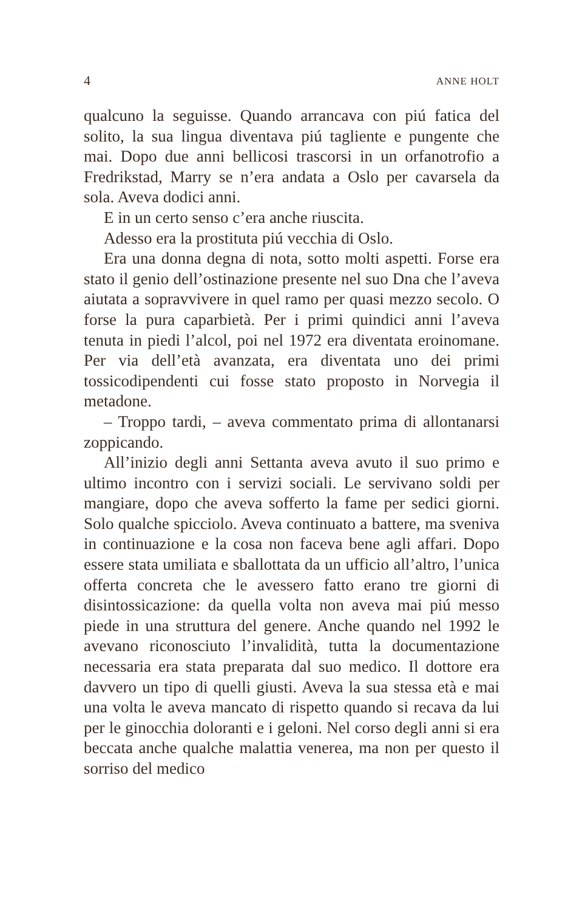4 ANNE HOLT
qualcuno la seguisse. Quando arrancava con piú fatica del solito, la sua lingua diventava piú tagliente e pungente che mai. Dopo due anni bellicosi trascorsi in un orfanotrofio a Fredrikstad, Marry se n’era andata a Oslo per cavarsela da sola. Aveva dodici anni.
E in un certo senso c’era anche riuscita.
Adesso era la prostituta piú vecchia di Oslo.
Era una donna degna di nota, sotto molti aspetti. Forse era stato il genio dell’ostinazione presente nel suo Dna che l’aveva aiutata a sopravvivere in quel ramo per quasi mezzo secolo. O forse la pura caparbietà. Per i primi quindici anni l’aveva tenuta in piedi l’alcol, poi nel 1972 era diventata eroinomane. Per via dell’età avanzata, era diventata uno dei primi tossicodipendenti cui fosse stato proposto in Norvegia il metadone.
– Troppo tardi, – aveva commentato prima di allontanarsi zoppicando.
All’inizio degli anni Settanta aveva avuto il suo primo e ultimo incontro con i servizi sociali. Le servivano soldi per mangiare, dopo che aveva sofferto la fame per sedici giorni. Solo qualche spicciolo. Aveva continuato a battere, ma sveniva in continuazione e la cosa non faceva bene agli affari. Dopo essere stata umiliata e sballottata da un ufficio all’altro, l’unica offerta concreta che le avessero fatto erano tre giorni di disintossicazione: da quella volta non aveva mai piú messo piede in una struttura del genere. Anche quando nel 1992 le avevano riconosciuto l’invalidità, tutta la documentazione necessaria era stata preparata dal suo medico. Il dottore era davvero un tipo di quelli giusti. Aveva la sua stessa età e mai una volta le aveva mancato di rispetto quando si recava da lui per le ginocchia doloranti e i geloni. Nel corso degli anni si era beccata anche qualche malattia venerea, ma non per questo il sorriso del medico